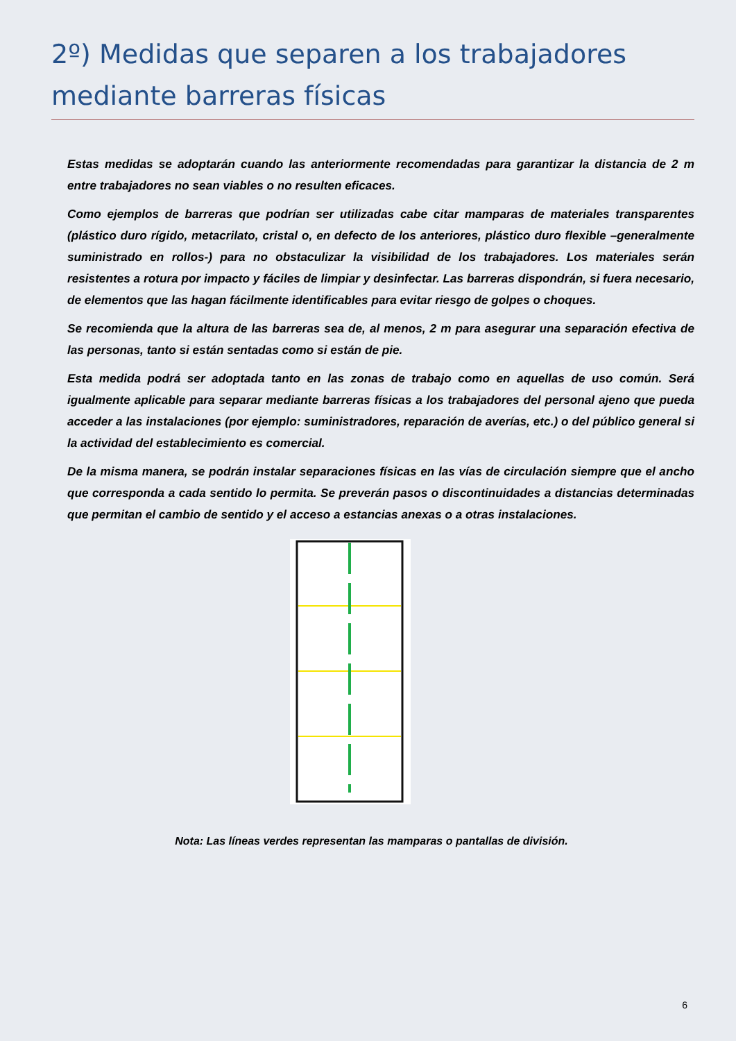2º) Medidas que separen a los trabajadores mediante barreras físicas
Estas medidas se adoptarán cuando las anteriormente recomendadas para garantizar la distancia de 2 m entre trabajadores no sean viables o no resulten eficaces.
Como ejemplos de barreras que podrían ser utilizadas cabe citar mamparas de materiales transparentes (plástico duro rígido, metacrilato, cristal o, en defecto de los anteriores, plástico duro flexible –generalmente suministrado en rollos-) para no obstaculizar la visibilidad de los trabajadores. Los materiales serán resistentes a rotura por impacto y fáciles de limpiar y desinfectar. Las barreras dispondrán, si fuera necesario, de elementos que las hagan fácilmente identificables para evitar riesgo de golpes o choques.
Se recomienda que la altura de las barreras sea de, al menos, 2 m para asegurar una separación efectiva de las personas, tanto si están sentadas como si están de pie.
Esta medida podrá ser adoptada tanto en las zonas de trabajo como en aquellas de uso común. Será igualmente aplicable para separar mediante barreras físicas a los trabajadores del personal ajeno que pueda acceder a las instalaciones (por ejemplo: suministradores, reparación de averías, etc.) o del público general si la actividad del establecimiento es comercial.
De la misma manera, se podrán instalar separaciones físicas en las vías de circulación siempre que el ancho que corresponda a cada sentido lo permita. Se preverán pasos o discontinuidades a distancias determinadas que permitan el cambio de sentido y el acceso a estancias anexas o a otras instalaciones.
Nota: Las líneas verdes representan las mamparas o pantallas de división.
6